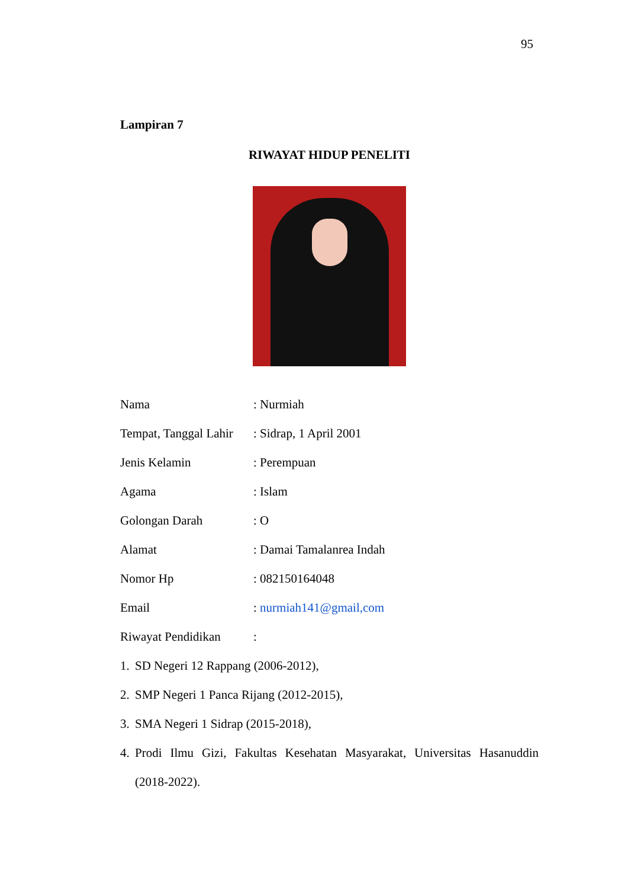95
Lampiran 7
RIWAYAT HIDUP PENELITI
Nama : Nurmiah
Tempat, Tanggal Lahir
: Sidrap, 1 April 2001
Jenis Kelamin : Perempuan
Agama : Islam
Golongan Darah : O
Alamat : Damai Tamalanrea Indah
Nomor Hp : 082150164048
Email : nurmiah141@gmail,com
Riwayat Pendidikan
:
1. SD Negeri 12 Rappang (2006-2012),
2. SMP Negeri 1 Panca Rijang (2012-2015),
3. SMA Negeri 1 Sidrap (2015-2018),
4. Prodi Ilmu Gizi, Fakultas Kesehatan Masyarakat, Universitas Hasanuddin (2018-2022).